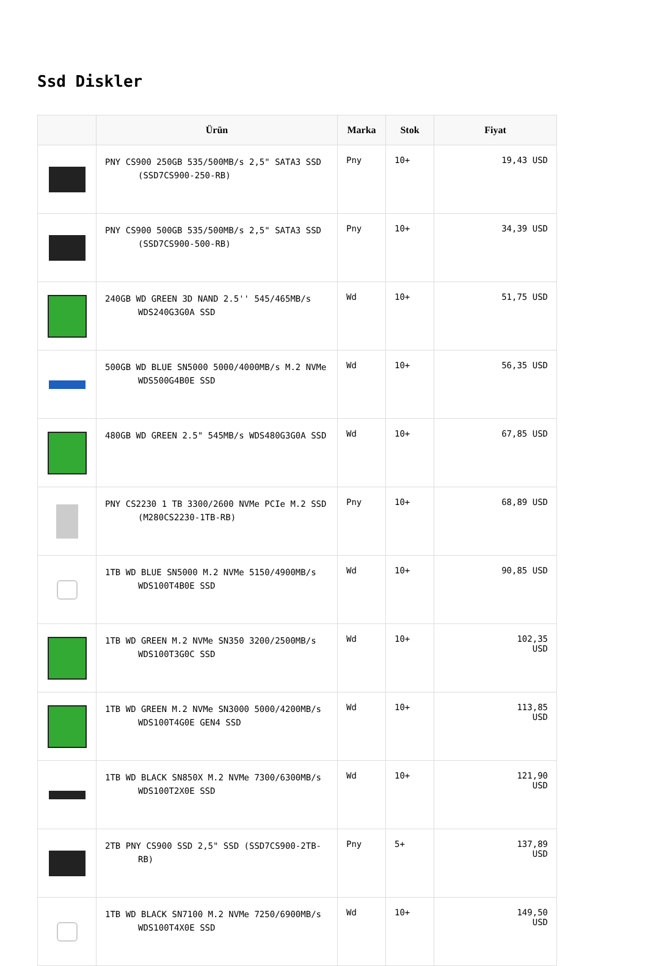Ssd Diskler
| | Ürün | Marka | Stok | Fiyat |
| --- | --- | --- | --- | --- |
| | PNY CS900 250GB 535/500MB/s 2,5" SATA3 SSD (SSD7CS900-250-RB) | Pny | 10+ | 19,43 USD |
| | PNY CS900 500GB 535/500MB/s 2,5" SATA3 SSD (SSD7CS900-500-RB) | Pny | 10+ | 34,39 USD |
| | 240GB WD GREEN 3D NAND 2.5'' 545/465MB/s WDS240G3G0A SSD | Wd | 10+ | 51,75 USD |
| | 500GB WD BLUE SN5000 5000/4000MB/s M.2 NVMe WDS500G4B0E SSD | Wd | 10+ | 56,35 USD |
| | 480GB WD GREEN 2.5" 545MB/s WDS480G3G0A SSD | Wd | 10+ | 67,85 USD |
| | PNY CS2230 1 TB 3300/2600 NVMe PCIe M.2 SSD (M280CS2230-1TB-RB) | Pny | 10+ | 68,89 USD |
| | 1TB WD BLUE SN5000 M.2 NVMe 5150/4900MB/s WDS100T4B0E SSD | Wd | 10+ | 90,85 USD |
| | 1TB WD GREEN M.2 NVMe SN350 3200/2500MB/s WDS100T3G0C SSD | Wd | 10+ | 102,35 USD |
| | 1TB WD GREEN M.2 NVMe SN3000 5000/4200MB/s WDS100T4G0E GEN4 SSD | Wd | 10+ | 113,85 USD |
| | 1TB WD BLACK SN850X M.2 NVMe 7300/6300MB/s WDS100T2X0E SSD | Wd | 10+ | 121,90 USD |
| | 2TB PNY CS900 SSD 2,5" SSD (SSD7CS900-2TB- RB) | Pny | 5+ | 137,89 USD |
| | 1TB WD BLACK SN7100 M.2 NVMe 7250/6900MB/s WDS100T4X0E SSD | Wd | 10+ | 149,50 USD |